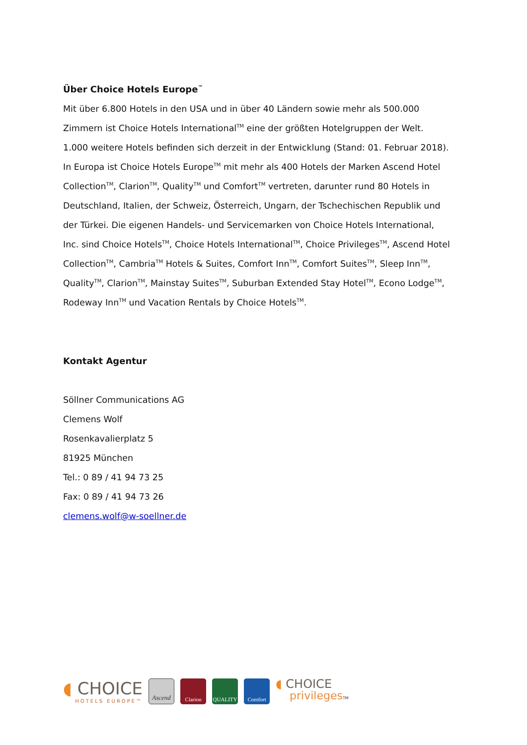Über Choice Hotels Europe<sup>™</sup>
Mit über 6.800 Hotels in den USA und in über 40 Ländern sowie mehr als 500.000 Zimmern ist Choice Hotels International<sup>TM</sup> eine der größten Hotelgruppen der Welt. 1.000 weitere Hotels befinden sich derzeit in der Entwicklung (Stand: 01. Februar 2018). In Europa ist Choice Hotels Europe<sup>TM</sup> mit mehr als 400 Hotels der Marken Ascend Hotel Collection<sup>TM</sup>, Clarion<sup>TM</sup>, Quality<sup>TM</sup> und Comfort<sup>TM</sup> vertreten, darunter rund 80 Hotels in Deutschland, Italien, der Schweiz, Österreich, Ungarn, der Tschechischen Republik und der Türkei. Die eigenen Handels- und Servicemarken von Choice Hotels International, Inc. sind Choice Hotels<sup>TM</sup>, Choice Hotels International<sup>TM</sup>, Choice Privileges<sup>TM</sup>, Ascend Hotel Collection<sup>TM</sup>, Cambria<sup>TM</sup> Hotels & Suites, Comfort Inn<sup>TM</sup>, Comfort Suites<sup>TM</sup>, Sleep Inn<sup>TM</sup>, Quality<sup>TM</sup>, Clarion<sup>TM</sup>, Mainstay Suites<sup>TM</sup>, Suburban Extended Stay Hotel<sup>TM</sup>, Econo Lodge<sup>TM</sup>, Rodeway Inn<sup>TM</sup> und Vacation Rentals by Choice Hotels<sup>TM</sup>.
Kontakt Agentur
Söllner Communications AG
Clemens Wolf
Rosenkavalierplatz 5
81925 München
Tel.: 0 89 / 41 94 73 25
Fax: 0 89 / 41 94 73 26
clemens.wolf@w-soellner.de
◖ CHOICE
HOTELS EUROPE™
Ascend
Clarion QUALITY Comfort
◖ CHOICE
privilegesTM